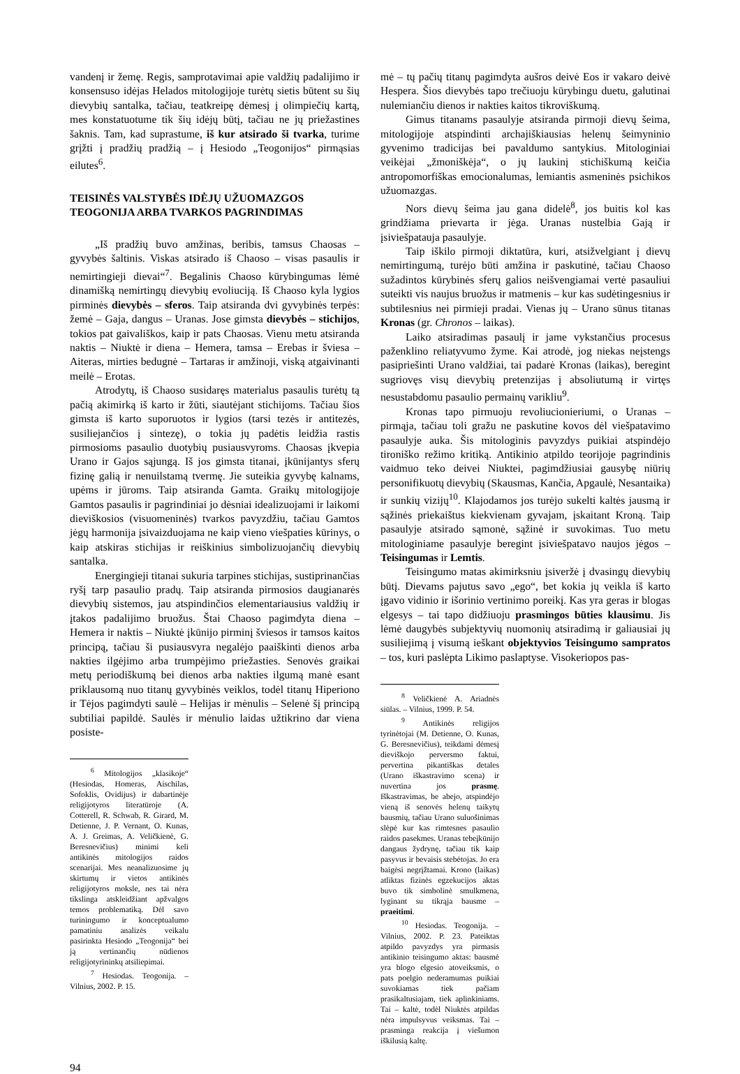vandenį ir žemę. Regis, samprotavimai apie valdžių padalijimo ir konsensuso idėjas Helados mitologijoje turėtų sietis būtent su šių dievybių santalka, tačiau, teatkreipę dėmesį į olimpiečių kartą, mes konstatuotume tik šių idėjų būtį, tačiau ne jų priežastines šaknis. Tam, kad suprastume, iš kur atsirado ši tvarka, turime grįžti į pradžių pradžią – į Hesiodo „Teogonijos“ pirmąsias eilutes<sup>6</sup>.
TEISINĖS VALSTYBĖS IDĖJŲ UŽUOMAZGOS
TEOGONIJA ARBA TVARKOS PAGRINDIMAS
„Iš pradžių buvo amžinas, beribis, tamsus Chaosas – gyvybės šaltinis. Viskas atsirado iš Chaoso – visas pasaulis ir nemirtingieji dievai“<sup>7</sup>. Begalinis Chaoso kūrybingumas lėmė dinamišką nemirtingų dievybių evoliuciją. Iš Chaoso kyla lygios pirminės dievybės – sferos. Taip atsiranda dvi gyvybinės terpės: žemė – Gaja, dangus – Uranas. Jose gimsta dievybės – stichijos, tokios pat gaivališkos, kaip ir pats Chaosas. Vienu metu atsiranda naktis – Niuktė ir diena – Hemera, tamsa – Erebas ir šviesa – Aiteras, mirties bedugnė – Tartaras ir amžinoji, viską atgaivinanti meilė – Erotas.
Atrodytų, iš Chaoso susidaręs materialus pasaulis turėtų tą pačią akimirką iš karto ir žūti, siautėjant stichijoms. Tačiau šios gimsta iš karto suporuotos ir lygios (tarsi tezės ir antitezės, susiliejančios į sintezę), o tokia jų padėtis leidžia rastis pirmosioms pasaulio duotybių pusiausvyroms. Chaosas įkvepia Urano ir Gajos sąjungą. Iš jos gimsta titanai, įkūnijantys sferų fizinę galią ir nenuilstamą tvermę. Jie suteikia gyvybę kalnams, upėms ir jūroms. Taip atsiranda Gamta. Graikų mitologijoje Gamtos pasaulis ir pagrindiniai jo dėsniai idealizuojami ir laikomi dieviškosios (visuomeninės) tvarkos pavyzdžiu, tačiau Gamtos jėgų harmonija įsivaizduojama ne kaip vieno viešpaties kūrinys, o kaip atskiras stichijas ir reiškinius simbolizuojančių dievybių santalka.
Energingieji titanai sukuria tarpines stichijas, sustiprinančias ryšį tarp pasaulio pradų. Taip atsiranda pirmosios daugianarės dievybių sistemos, jau atspindinčios elementariausius valdžių ir įtakos padalijimo bruožus. Štai Chaoso pagimdyta diena – Hemera ir naktis – Niuktė įkūnijo pirminį šviesos ir tamsos kaitos principą, tačiau ši pusiausvyra negalėjo paaiškinti dienos arba nakties ilgėjimo arba trumpėjimo priežasties. Senovės graikai metų periodiškumą bei dienos arba nakties ilgumą manė esant priklausomą nuo titanų gyvybinės veiklos, todėl titanų Hiperiono ir Tėjos pagimdyti saulė – Helijas ir mėnulis – Selenė šį principą subtiliai papildė. Saulės ir mėnulio laidas užtikrino dar viena posiste-
<sup>6</sup> Mitologijos „klasikoje“ (Hesiodas, Homeras, Aischilas, Sofoklis, Ovidijus) ir dabartinėje religijotyros literatūroje (A. Cotterell, R. Schwab, R. Girard, M. Detienne, J. P. Vernant, O. Kunas, A. J. Greimas, A. Veličkienė, G. Beresnevičius) minimi keli antikinės mitologijos raidos scenarijai. Mes neanalizuosime jų skirtumų ir vietos antikinės religijotyros moksle, nes tai nėra tikslinga atskleidžiant apžvalgos temos problematiką. Dėl savo turiningumo ir konceptualumo pamatiniu analizės veikalu pasirinkta Hesiodo „Teogonija“ bei ją vertinančių nūdienos religijotyrininkų atsiliepimai.
<sup>7</sup> Hesiodas. Teogonija. – Vilnius, 2002. P. 15.
mė – tų pačių titanų pagimdyta aušros deivė Eos ir vakaro deivė Hespera. Šios dievybės tapo trečiuoju kūrybingu duetu, galutinai nulemiančiu dienos ir nakties kaitos tikroviškumą.
Gimus titanams pasaulyje atsiranda pirmoji dievų šeima, mitologijoje atspindinti archajiškiausias helenų šeimyninio gyvenimo tradicijas bei pavaldumo santykius. Mitologiniai veikėjai „žmoniškėja“, o jų laukinį stichiškumą keičia antropomorfiškas emocionalumas, lemiantis asmeninės psichikos užuomazgas.
Nors dievų šeima jau gana didelė<sup>8</sup>, jos buitis kol kas grindžiama prievarta ir jėga. Uranas nustelbia Gają ir įsiviešpatauja pasaulyje.
Taip iškilo pirmoji diktatūra, kuri, atsižvelgiant į dievų nemirtingumą, turėjo būti amžina ir paskutinė, tačiau Chaoso sužadintos kūrybinės sferų galios neišvengiamai vertė pasauliui suteikti vis naujus bruožus ir matmenis – kur kas sudėtingesnius ir subtilesnius nei pirmieji pradai. Vienas jų – Urano sūnus titanas Kronas (gr. Chronos – laikas).
Laiko atsiradimas pasaulį ir jame vykstančius procesus paženklino reliatyvumo žyme. Kai atrodė, jog niekas neįstengs pasipriešinti Urano valdžiai, tai padarė Kronas (laikas), beregint sugriovęs visų dievybių pretenzijas į absoliutumą ir virtęs nesustabdomu pasaulio permainų varikliu<sup>9</sup>.
Kronas tapo pirmuoju revoliucionieriumi, o Uranas – pirmąja, tačiau toli gražu ne paskutine kovos dėl viešpatavimo pasaulyje auka. Šis mitologinis pavyzdys puikiai atspindėjo tironiško režimo kritiką. Antikinio atpildo teorijoje pagrindinis vaidmuo teko deivei Niuktei, pagimdžiusiai gausybę niūrių personifikuotų dievybių (Skausmas, Kančia, Apgaulė, Nesantaika) ir sunkių vizijų<sup>10</sup>. Klajodamos jos turėjo sukelti kaltės jausmą ir sąžinės priekaištus kiekvienam gyvajam, įskaitant Kroną. Taip pasaulyje atsirado sąmonė, sąžinė ir suvokimas. Tuo metu mitologiniame pasaulyje beregint įsiviešpatavo naujos jėgos – Teisingumas ir Lemtis.
Teisingumo matas akimirksniu įsiveržė į dvasingų dievybių būtį. Dievams pajutus savo „ego“, bet kokia jų veikla iš karto įgavo vidinio ir išorinio vertinimo poreikį. Kas yra geras ir blogas elgesys – tai tapo didžiuoju prasmingos būties klausimu. Jis lėmė daugybės subjektyvių nuomonių atsiradimą ir galiausiai jų susiliejimą į visumą ieškant objektyvios Teisingumo sampratos – tos, kuri paslėpta Likimo paslaptyse. Visokeriopos pas-
<sup>8</sup> Veličkienė A. Ariadnės siūlas. – Vilnius, 1999. P. 54.
<sup>9</sup> Antikinės religijos tyrinėtojai (M. Detienne, O. Kunas, G. Beresnevičius), teikdami dėmesį dieviškojo perversmo faktui, pervertina pikantiškas detales (Urano iškastravimo scena) ir nuvertina jos prasmę. Iškastravimas, be abejo, atspindėjo vieną iš senovės helenų taikytų bausmių, tačiau Urano suluošinimas slėpė kur kas rimtesnes pasaulio raidos pasekmes. Uranas tebeįkūnijo dangaus žydrynę, tačiau tik kaip pasyvus ir bevaisis stebėtojas. Jo era baigėsi negrįžtamai. Krono (laikas) atliktas fizinės egzekucijos aktas buvo tik simbolinė smulkmena, lyginant su tikrąja bausme – praeitimi.
<sup>10</sup> Hesiodas. Teogonija. – Vilnius, 2002. P. 23. Pateiktas atpildo pavyzdys yra pirmasis antikinio teisingumo aktas: bausmė yra blogo elgesio atoveiksmis, o pats poelgio nederamumas puikiai suvokiamas tiek pačiam prasikaltusiajam, tiek aplinkiniams. Tai – kaltė, todėl Niuktės atpildas nėra impulsyvus veiksmas. Tai – prasminga reakcija į viešumon iškilusią kaltę.
94